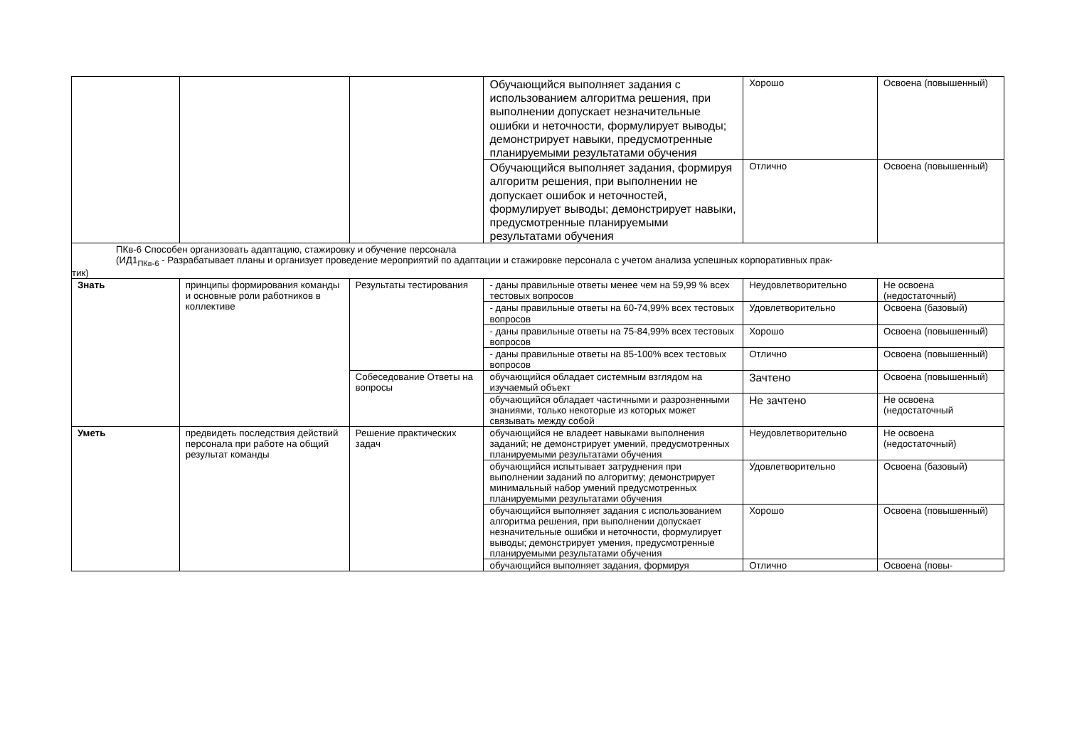| | | | Обучающийся выполняет задания с использованием алгоритма решения, при выполнении допускает незначительные ошибки и неточности, формулирует выводы; демонстрирует навыки, предусмотренные планируемыми результатами обучения | Хорошо | Освоена (повышенный) |
| | | | Обучающийся выполняет задания, формируя алгоритм решения, при выполнении не допускает ошибок и неточностей, формулирует выводы; демонстрирует навыки, предусмотренные планируемыми результатами обучения | Отлично | Освоена (повышенный) |
| ПКв-6 Способен организовать адаптацию, стажировку и обучение персонала (ИД1<sub>ПКв-6</sub> - Разрабатывает планы и организует проведение мероприятий по адаптации и стажировке персонала с учетом анализа успешных корпоративных прак- тик) | | | | | |
| Знать | принципы формирования команды и основные роли работников в коллективе | Результаты тестирования | - даны правильные ответы менее чем на 59,99 % всех тестовых вопросов | Неудовлетворительно | Не освоена (недостаточный) |
| | | | - даны правильные ответы на 60-74,99% всех тестовых вопросов | Удовлетворительно | Освоена (базовый) |
| | | | - даны правильные ответы на 75-84,99% всех тестовых вопросов | Хорошо | Освоена (повышенный) |
| | | | - даны правильные ответы на 85-100% всех тестовых вопросов | Отлично | Освоена (повышенный) |
| | | Собеседование Ответы на вопросы | обучающийся обладает системным взглядом на изучаемый объект | Зачтено | Освоена (повышенный) |
| | | | обучающийся обладает частичными и разрозненными знаниями, только некоторые из которых может связывать между собой | Не зачтено | Не освоена (недостаточный |
| Уметь | предвидеть последствия действий персонала при работе на общий результат команды | Решение практических задач | обучающийся не владеет навыками выполнения заданий; не демонстрирует умений, предусмотренных планируемыми результатами обучения | Неудовлетворительно | Не освоена (недостаточный) |
| | | | обучающийся испытывает затруднения при выполнении заданий по алгоритму; демонстрирует минимальный набор умений предусмотренных планируемыми результатами обучения | Удовлетворительно | Освоена (базовый) |
| | | | обучающийся выполняет задания с использованием алгоритма решения, при выполнении допускает незначительные ошибки и неточности, формулирует выводы; демонстрирует умения, предусмотренные планируемыми результатами обучения | Хорошо | Освоена (повышенный) |
| | | | обучающийся выполняет задания, формируя | Отлично | Освоена (повы- |